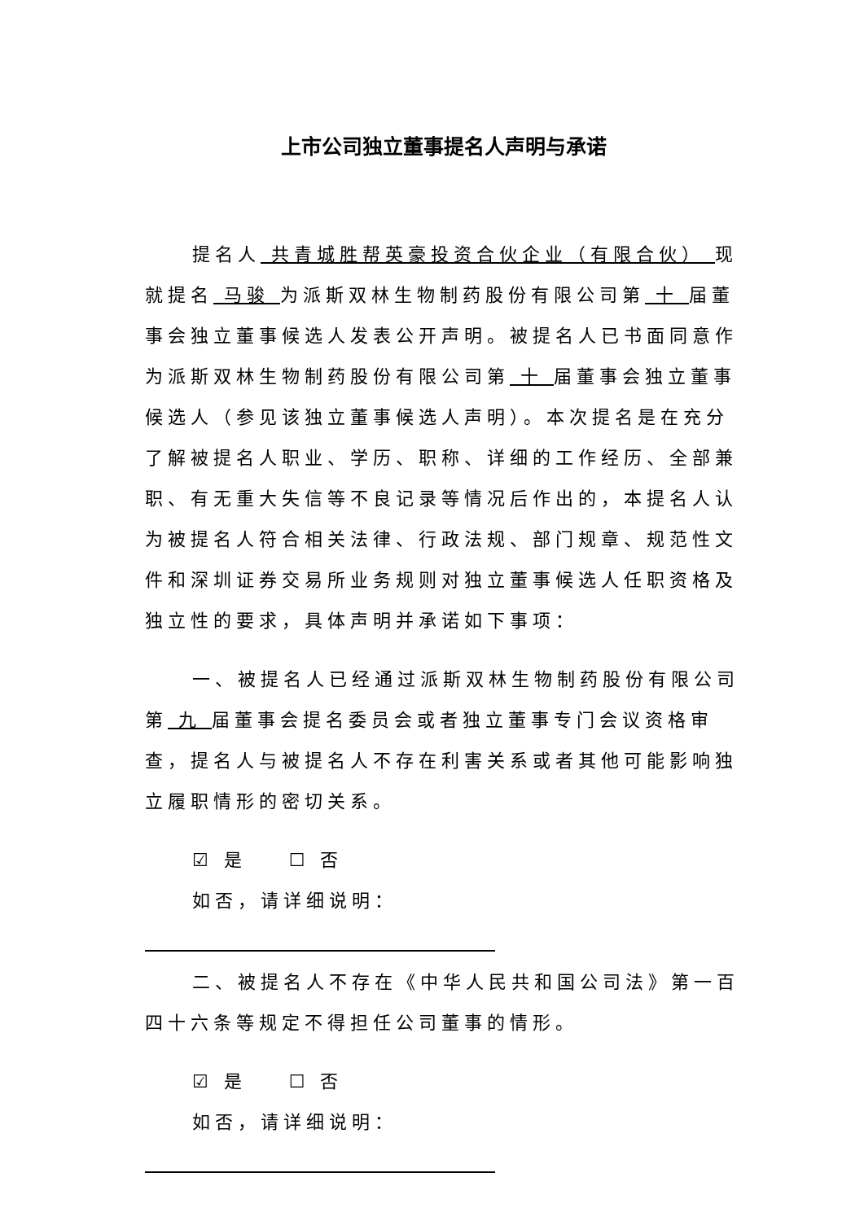上市公司独立董事提名人声明与承诺
提名人 共青城胜帮英豪投资合伙企业（有限合伙） 现就提名 马骏 为派斯双林生物制药股份有限公司第 十 届董事会独立董事候选人发表公开声明。被提名人已书面同意作为派斯双林生物制药股份有限公司第 十 届董事会独立董事候选人（参见该独立董事候选人声明）。本次提名是在充分了解被提名人职业、学历、职称、详细的工作经历、全部兼职、有无重大失信等不良记录等情况后作出的，本提名人认为被提名人符合相关法律、行政法规、部门规章、规范性文件和深圳证券交易所业务规则对独立董事候选人任职资格及独立性的要求，具体声明并承诺如下事项：
一、被提名人已经通过派斯双林生物制药股份有限公司第 九 届董事会提名委员会或者独立董事专门会议资格审查，提名人与被提名人不存在利害关系或者其他可能影响独立履职情形的密切关系。
☑ 是 ☐ 否
如否，请详细说明：
二、被提名人不存在《中华人民共和国公司法》第一百四十六条等规定不得担任公司董事的情形。
☑ 是 ☐ 否
如否，请详细说明：